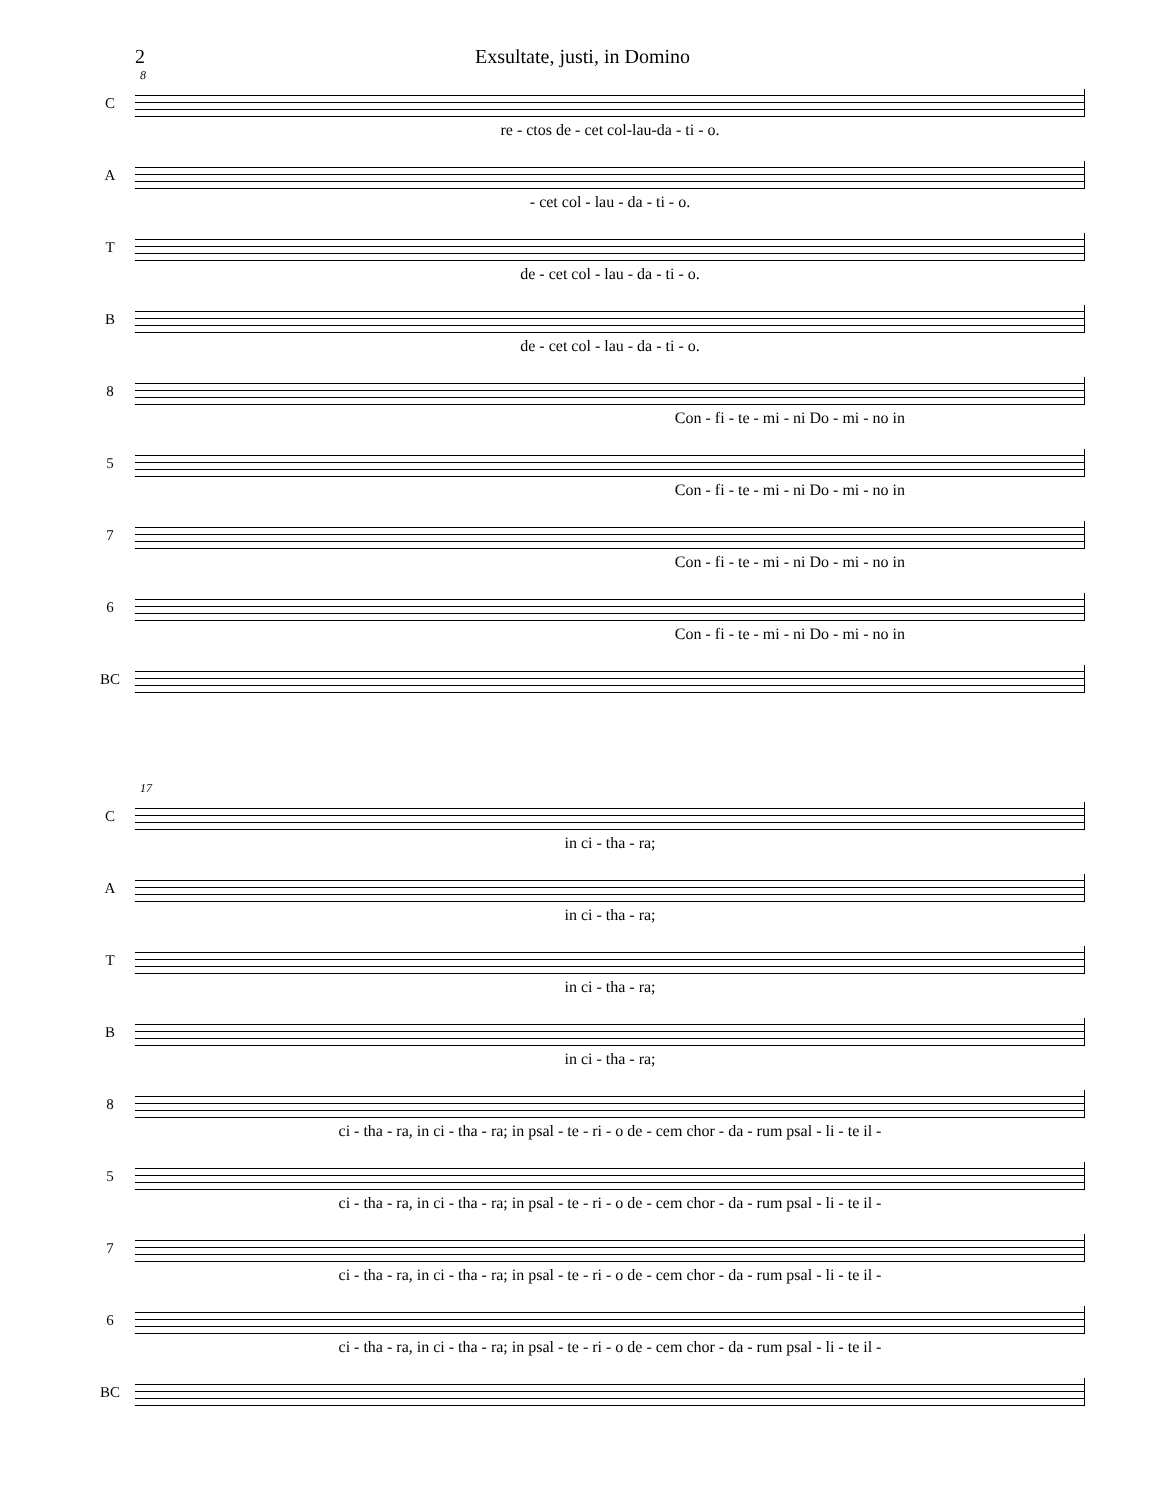2 Exsultate, justi, in Domino
8
C
re - ctos de - cet col-lau-da - ti - o.
A
- cet col - lau - da - ti - o.
T
de - cet col - lau - da - ti - o.
B
de - cet col - lau - da - ti - o.
8
Con - fi - te - mi - ni Do - mi - no in
5
Con - fi - te - mi - ni Do - mi - no in
7
Con - fi - te - mi - ni Do - mi - no in
6
Con - fi - te - mi - ni Do - mi - no in
BC
17
C
in ci - tha - ra;
A
in ci - tha - ra;
T
in ci - tha - ra;
B
in ci - tha - ra;
8
ci - tha - ra, in ci - tha - ra; in psal - te - ri - o de - cem chor - da - rum psal - li - te il -
5
ci - tha - ra, in ci - tha - ra; in psal - te - ri - o de - cem chor - da - rum psal - li - te il -
7
ci - tha - ra, in ci - tha - ra; in psal - te - ri - o de - cem chor - da - rum psal - li - te il -
6
ci - tha - ra, in ci - tha - ra; in psal - te - ri - o de - cem chor - da - rum psal - li - te il -
BC